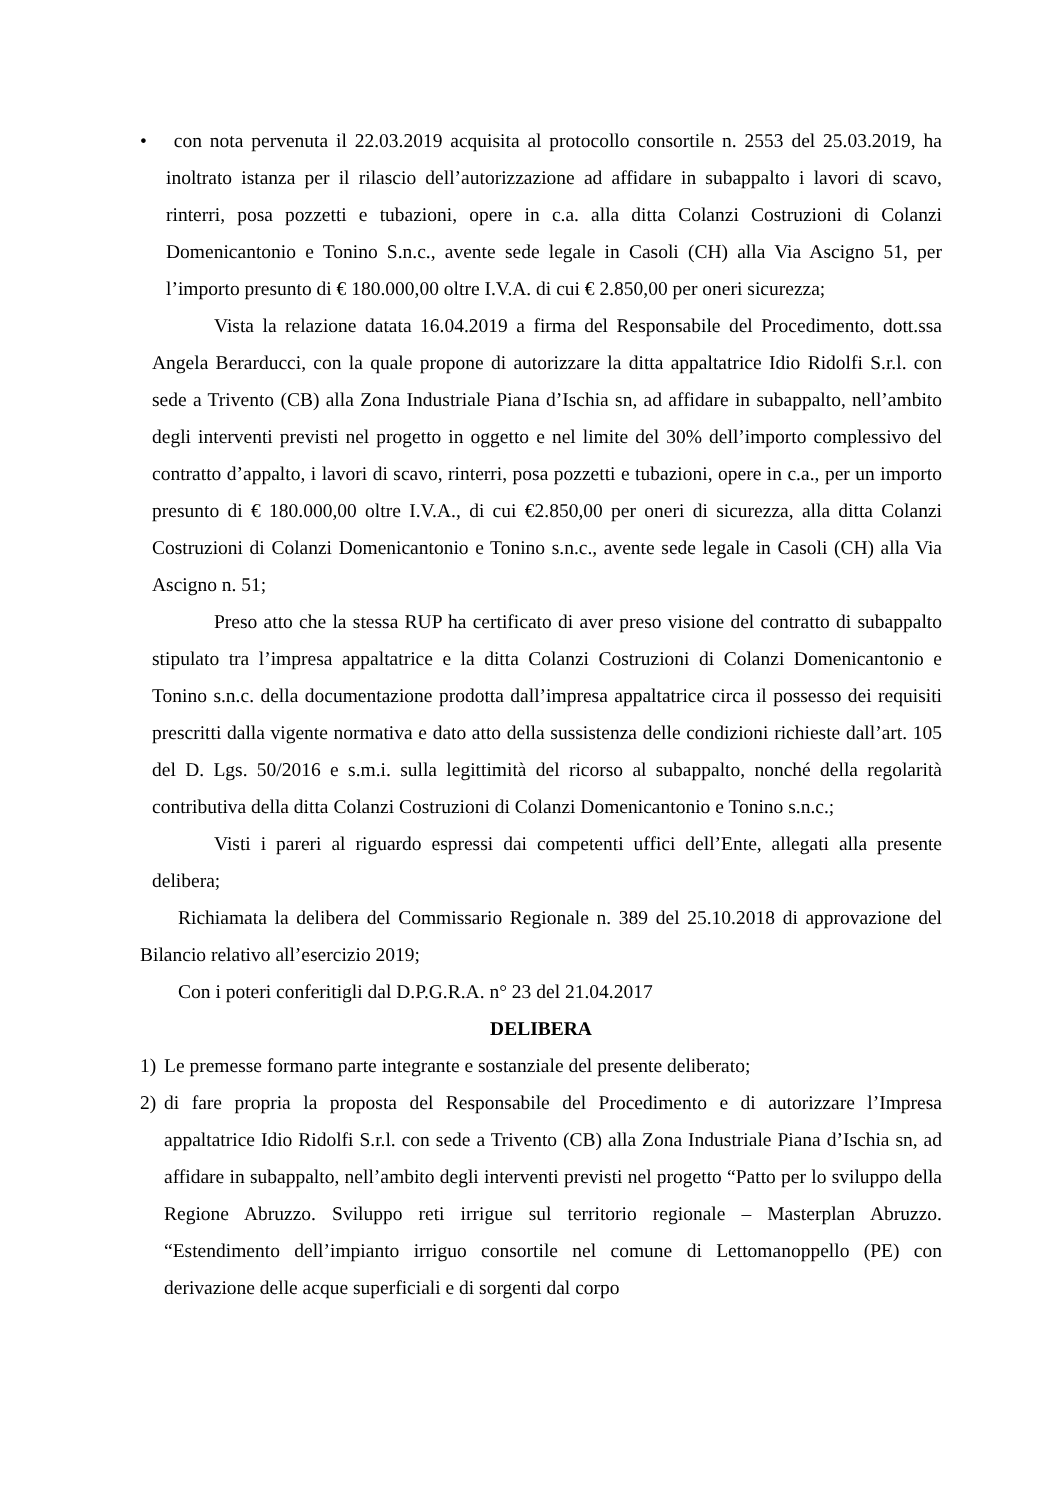• con nota pervenuta il 22.03.2019 acquisita al protocollo consortile n. 2553 del 25.03.2019, ha inoltrato istanza per il rilascio dell’autorizzazione ad affidare in subappalto i lavori di scavo, rinterri, posa pozzetti e tubazioni, opere in c.a. alla ditta Colanzi Costruzioni di Colanzi Domenicantonio e Tonino S.n.c., avente sede legale in Casoli (CH) alla Via Ascigno 51, per l’importo presunto di € 180.000,00 oltre I.V.A. di cui € 2.850,00 per oneri sicurezza;
Vista la relazione datata 16.04.2019 a firma del Responsabile del Procedimento, dott.ssa Angela Berarducci, con la quale propone di autorizzare la ditta appaltatrice Idio Ridolfi S.r.l. con sede a Trivento (CB) alla Zona Industriale Piana d’Ischia sn, ad affidare in subappalto, nell’ambito degli interventi previsti nel progetto in oggetto e nel limite del 30% dell’importo complessivo del contratto d’appalto, i lavori di scavo, rinterri, posa pozzetti e tubazioni, opere in c.a., per un importo presunto di € 180.000,00 oltre I.V.A., di cui €2.850,00 per oneri di sicurezza, alla ditta Colanzi Costruzioni di Colanzi Domenicantonio e Tonino s.n.c., avente sede legale in Casoli (CH) alla Via Ascigno n. 51;
Preso atto che la stessa RUP ha certificato di aver preso visione del contratto di subappalto stipulato tra l’impresa appaltatrice e la ditta Colanzi Costruzioni di Colanzi Domenicantonio e Tonino s.n.c. della documentazione prodotta dall’impresa appaltatrice circa il possesso dei requisiti prescritti dalla vigente normativa e dato atto della sussistenza delle condizioni richieste dall’art. 105 del D. Lgs. 50/2016 e s.m.i. sulla legittimità del ricorso al subappalto, nonché della regolarità contributiva della ditta Colanzi Costruzioni di Colanzi Domenicantonio e Tonino s.n.c.;
Visti i pareri al riguardo espressi dai competenti uffici dell’Ente, allegati alla presente delibera;
Richiamata la delibera del Commissario Regionale n. 389 del 25.10.2018 di approvazione del Bilancio relativo all’esercizio 2019;
Con i poteri conferitigli dal D.P.G.R.A. n° 23 del 21.04.2017
DELIBERA
1) Le premesse formano parte integrante e sostanziale del presente deliberato;
2) di fare propria la proposta del Responsabile del Procedimento e di autorizzare l’Impresa appaltatrice Idio Ridolfi S.r.l. con sede a Trivento (CB) alla Zona Industriale Piana d’Ischia sn, ad affidare in subappalto, nell’ambito degli interventi previsti nel progetto “Patto per lo sviluppo della Regione Abruzzo. Sviluppo reti irrigue sul territorio regionale – Masterplan Abruzzo. “Estendimento dell’impianto irriguo consortile nel comune di Lettomanoppello (PE) con derivazione delle acque superficiali e di sorgenti dal corpo